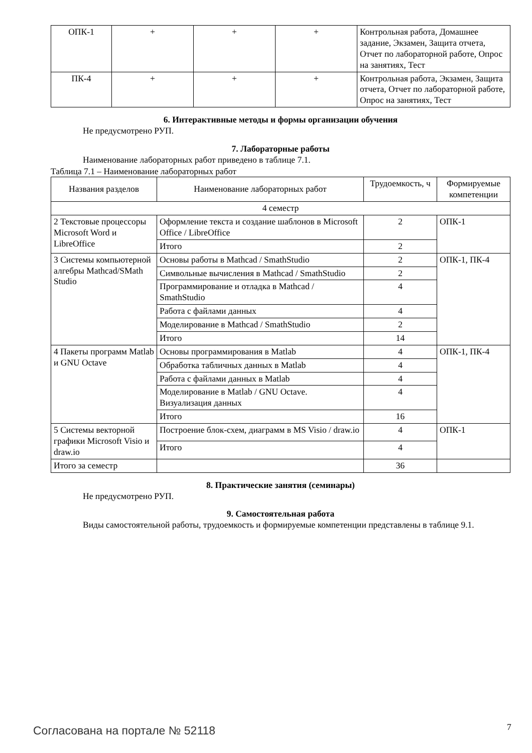| ОПК-1 | + | + | + | Контрольная работа, Домашнее задание, Экзамен, Защита отчета, Отчет по лабораторной работе, Опрос на занятиях, Тест |
| ПК-4 | + | + | + | Контрольная работа, Экзамен, Защита отчета, Отчет по лабораторной работе, Опрос на занятиях, Тест |
6. Интерактивные методы и формы организации обучения
Не предусмотрено РУП.
7. Лабораторные работы
Наименование лабораторных работ приведено в таблице 7.1.
Таблица 7.1 – Наименование лабораторных работ
| Названия разделов | Наименование лабораторных работ | Трудоемкость, ч | Формируемые компетенции |
| --- | --- | --- | --- |
| 4 семестр | | | |
| 2 Текстовые процессоры Microsoft Word и LibreOffice | Оформление текста и создание шаблонов в Microsoft Office / LibreOffice | 2 | ОПК-1 |
| | Итого | 2 | |
| 3 Системы компьютерной алгебры Mathcad/SMath Studio | Основы работы в Mathcad / SmathStudio | 2 | ОПК-1, ПК-4 |
| | Символьные вычисления в Mathcad / SmathStudio | 2 | |
| | Программирование и отладка в Mathcad / SmathStudio | 4 | |
| | Работа с файлами данных | 4 | |
| | Моделирование в Mathcad / SmathStudio | 2 | |
| | Итого | 14 | |
| 4 Пакеты программ Matlab и GNU Octave | Основы программирования в Matlab | 4 | ОПК-1, ПК-4 |
| | Обработка табличных данных в Matlab | 4 | |
| | Работа с файлами данных в Matlab | 4 | |
| | Моделирование в Matlab / GNU Octave. Визуализация данных | 4 | |
| | Итого | 16 | |
| 5 Системы векторной графики Microsoft Visio и draw.io | Построение блок-схем, диаграмм в MS Visio / draw.io | 4 | ОПК-1 |
| | Итого | 4 | |
| Итого за семестр | | 36 | |
8. Практические занятия (семинары)
Не предусмотрено РУП.
9. Самостоятельная работа
Виды самостоятельной работы, трудоемкость и формируемые компетенции представлены в таблице 9.1.
Согласована на портале № 52118 7